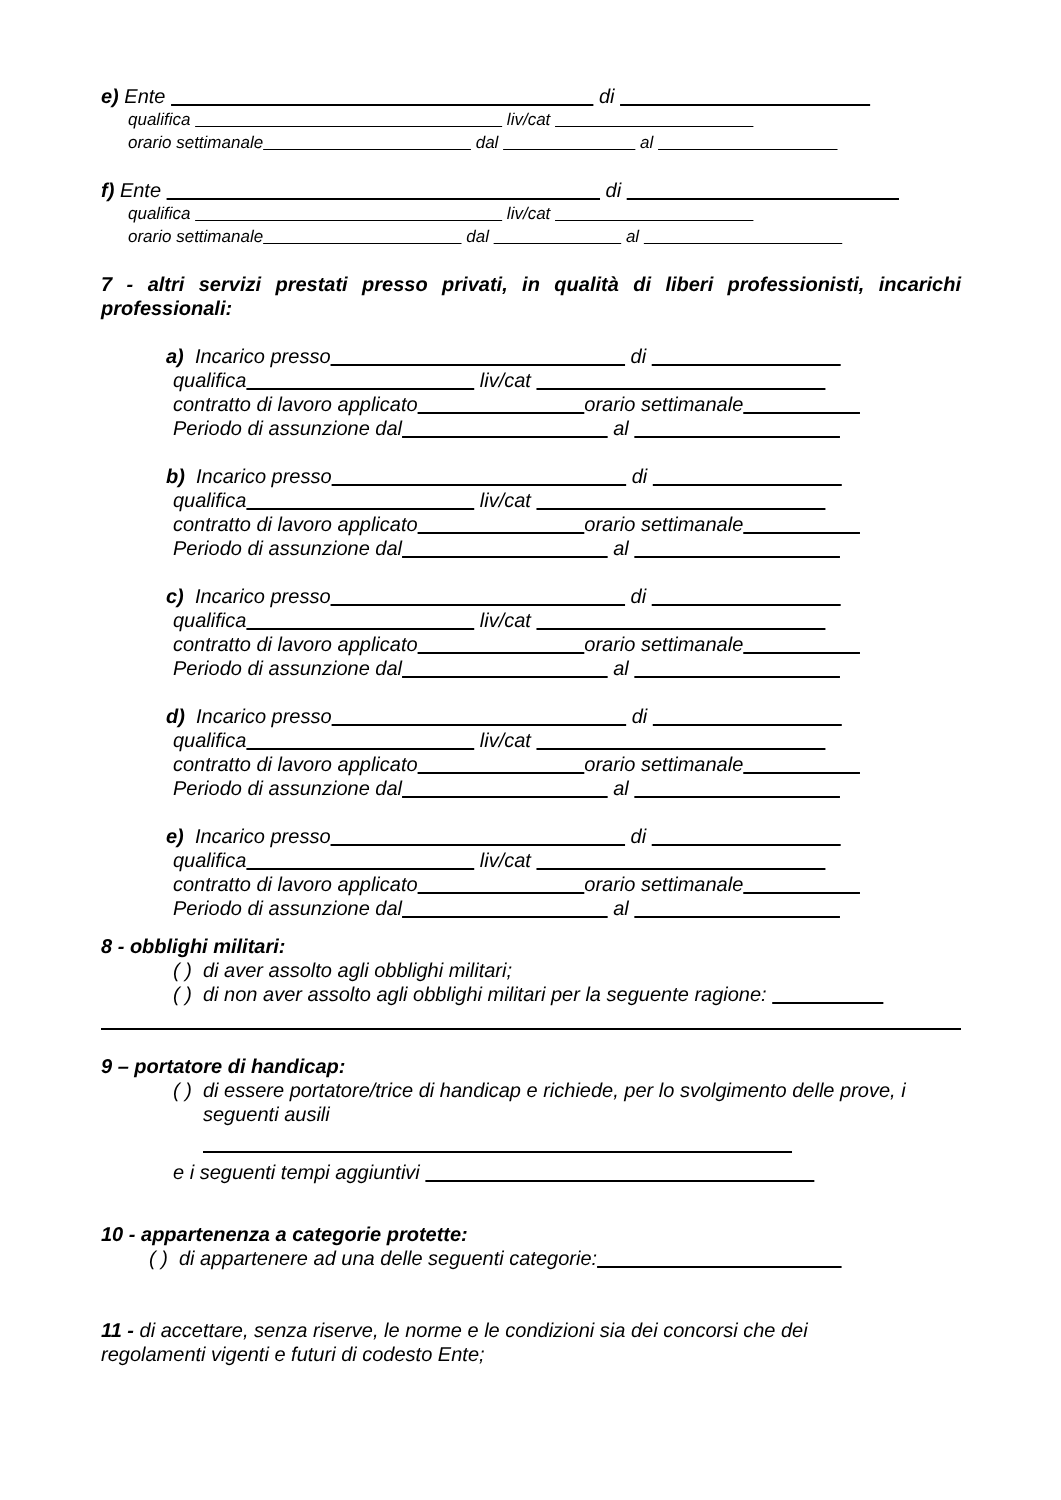e) Ente di
qualifica liv/cat
orario settimanale dal al
f) Ente di
qualifica liv/cat
orario settimanale dal al
7 - altri servizi prestati presso privati, in qualità di liberi professionisti, incarichi professionali:
a) Incarico presso di
qualifica liv/cat
contratto di lavoro applicato orario settimanale
Periodo di assunzione dal al
b) Incarico presso di
qualifica liv/cat
contratto di lavoro applicato orario settimanale
Periodo di assunzione dal al
c) Incarico presso di
qualifica liv/cat
contratto di lavoro applicato orario settimanale
Periodo di assunzione dal al
d) Incarico presso di
qualifica liv/cat
contratto di lavoro applicato orario settimanale
Periodo di assunzione dal al
e) Incarico presso di
qualifica liv/cat
contratto di lavoro applicato orario settimanale
Periodo di assunzione dal al
8 - obblighi militari:
( ) di aver assolto agli obblighi militari;
( ) di non aver assolto agli obblighi militari per la seguente ragione:
9 – portatore di handicap:
( ) di essere portatore/trice di handicap e richiede, per lo svolgimento delle prove, i
seguenti ausili
e i seguenti tempi aggiuntivi
10 - appartenenza a categorie protette:
( ) di appartenere ad una delle seguenti categorie:
11 - di accettare, senza riserve, le norme e le condizioni sia dei concorsi che dei
regolamenti vigenti e futuri di codesto Ente;